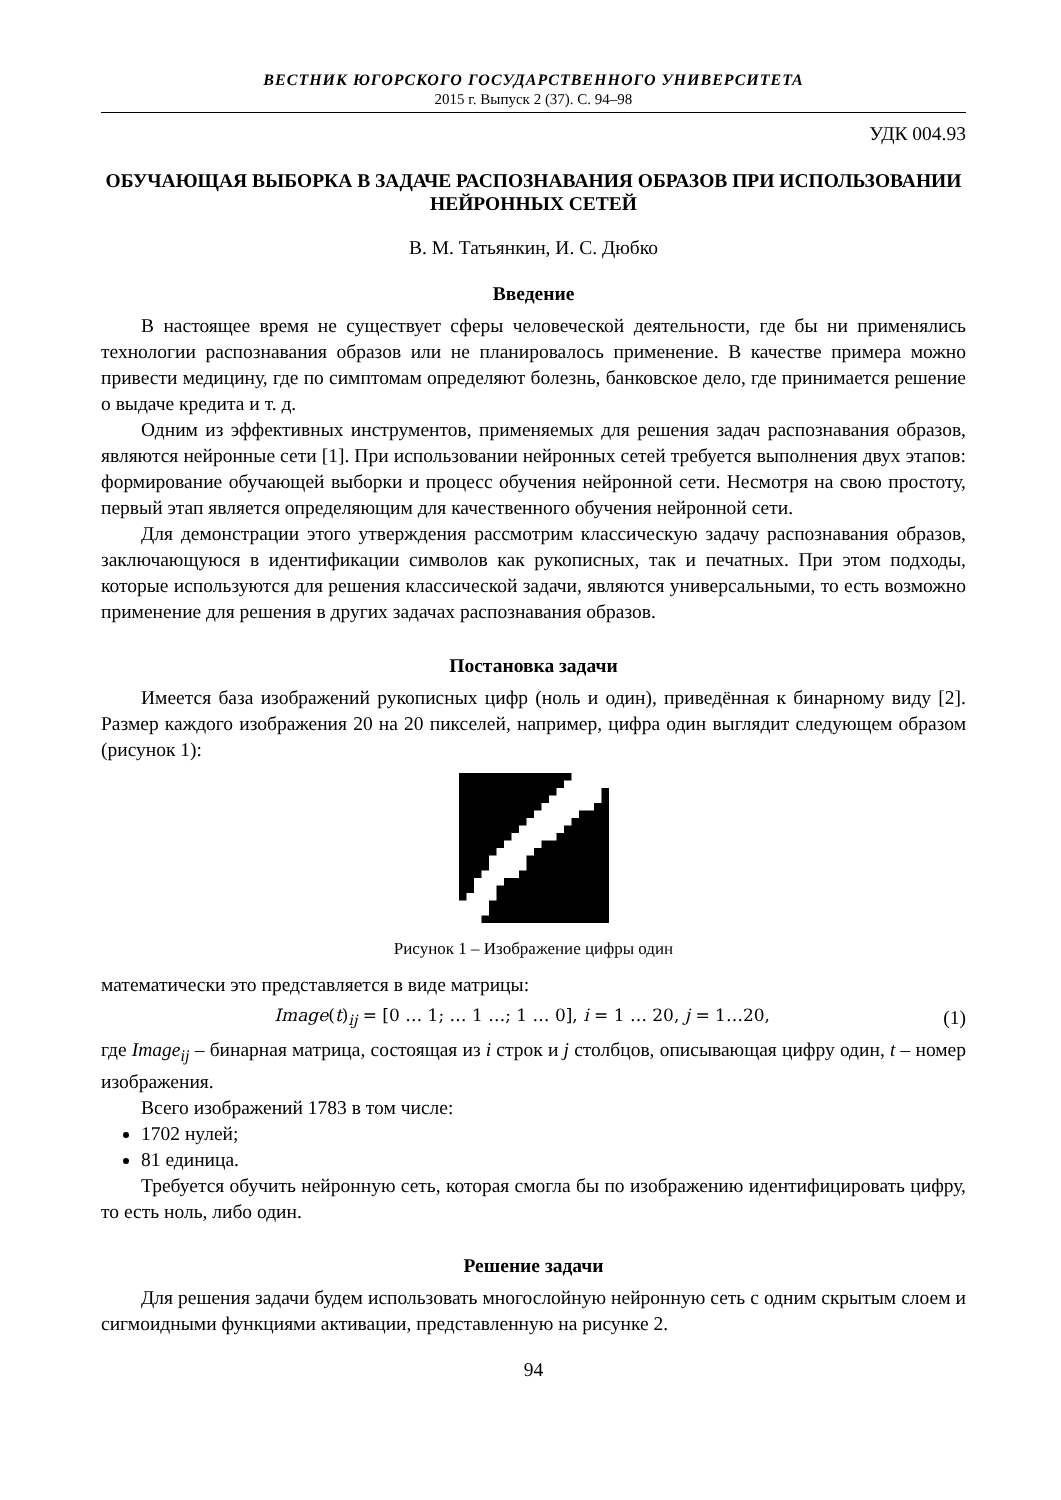ВЕСТНИК ЮГОРСКОГО ГОСУДАРСТВЕННОГО УНИВЕРСИТЕТА
2015 г. Выпуск 2 (37). С. 94–98
УДК 004.93
ОБУЧАЮЩАЯ ВЫБОРКА В ЗАДАЧЕ РАСПОЗНАВАНИЯ ОБРАЗОВ ПРИ ИСПОЛЬЗОВАНИИ НЕЙРОННЫХ СЕТЕЙ
В. М. Татьянкин, И. С. Дюбко
Введение
В настоящее время не существует сферы человеческой деятельности, где бы ни применялись технологии распознавания образов или не планировалось применение. В качестве примера можно привести медицину, где по симптомам определяют болезнь, банковское дело, где принимается решение о выдаче кредита и т. д.
Одним из эффективных инструментов, применяемых для решения задач распознавания образов, являются нейронные сети [1]. При использовании нейронных сетей требуется выполнения двух этапов: формирование обучающей выборки и процесс обучения нейронной сети. Несмотря на свою простоту, первый этап является определяющим для качественного обучения нейронной сети.
Для демонстрации этого утверждения рассмотрим классическую задачу распознавания образов, заключающуюся в идентификации символов как рукописных, так и печатных. При этом подходы, которые используются для решения классической задачи, являются универсальными, то есть возможно применение для решения в других задачах распознавания образов.
Постановка задачи
Имеется база изображений рукописных цифр (ноль и один), приведённая к бинарному виду [2]. Размер каждого изображения 20 на 20 пикселей, например, цифра один выглядит следующем образом (рисунок 1):
Рисунок 1 – Изображение цифры один
математически это представляется в виде матрицы:
Image(t)<sub>ij</sub> = [0 … 1; … 1 …; 1 … 0], i = 1 … 20, j = 1…20, (1)
где Image<sub>ij</sub> – бинарная матрица, состоящая из i строк и j столбцов, описывающая цифру один, t – номер изображения.
Всего изображений 1783 в том числе:
1702 нулей;
81 единица.
Требуется обучить нейронную сеть, которая смогла бы по изображению идентифицировать цифру, то есть ноль, либо один.
Решение задачи
Для решения задачи будем использовать многослойную нейронную сеть с одним скрытым слоем и сигмоидными функциями активации, представленную на рисунке 2.
94